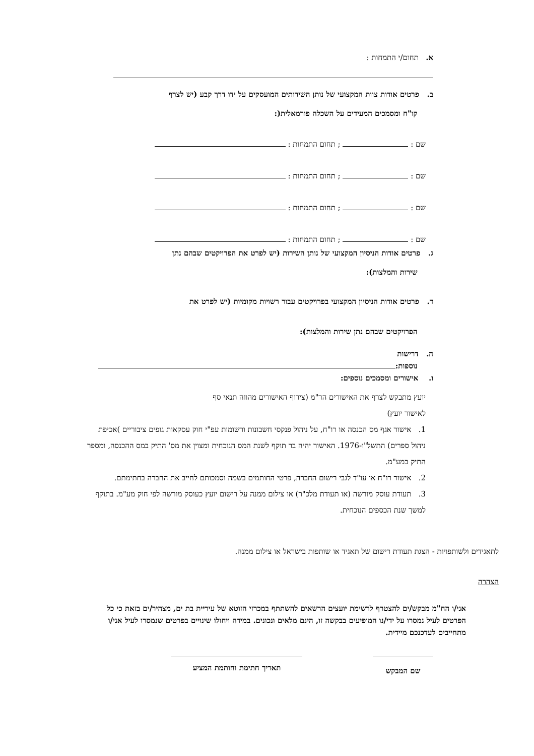א. תחום/י התמחות :
ב. פרטים אודות צוות המקצועי של נותן השירותים המועסקים על ידו דרך קבע (יש לצרף
קו"ח ומסמכים המעידים על השכלה פורמאלית(:
שם : ; תחום התמחות :
שם : ; תחום התמחות :
שם : ; תחום התמחות :
שם : ; תחום התמחות :
ג. פרטים אודות הניסיון המקצועי של נותן השירות (יש לפרט את הפרויקטים שבהם נתן
שירות והמלצות):
ד. פרטים אודות הניסיון המקצועי בפרויקטים עבור רשויות מקומיות (יש לפרט את
הפרויקטים שבהם נתן שירות והמלצות):
ה. דרישות
נוספות:
ו. אישורים ומסמכים נוספים:
יועץ מתבקש לצרף את האישורים הר"מ (צירוף האישורים מהווה תנאי סף
לאישור יועץ)
1. אישור אגף מס הכנסה או רו"ח, על ניהול פנקסי חשבונות ורשומות עפ"י חוק עסקאות גופים ציבוריים )אכיפת ניהול ספרים) התשל"ו-1976. האישור יהיה בר תוקף לשנת המס הנוכחית ומצוין את מס' התיק במס ההכנסה, ומספר התיק במע"מ.
2. אישור רו"ח או עו"ד לגבי רישום החברה, פרטי החותמים בשמה וסמכותם לחייב את החברה בחתימתם.
3. תעודת עוסק מורשה (או תעודת מלכ"ר) או צילום ממנה על רישום יועץ כעוסק מורשה לפי חוק מע"מ. בתוקף למשך שנת הכספים הנוכחית.
לתאגידים ולשותפויות - הצגת תעודת רישום של תאגיד או שותפות בישראל או צילום ממנה.
הצהרה
אני/ו הח"מ מבקש/ים להצטרף לרשימת יועצים הרשאים להשתתף במכרזי הזוטא של עיריית בת ים, מצהיר/ים בזאת כי כל הפרטים לעיל נמסרו על ידי/נו המופיעים בבקשה זו, הינם מלאים ונכונים. במידה ויחולו שינויים בפרטים שנמסרו לעיל אני/ו מתחייבים לעדכנכם מיידית.
שם המבקש
תאריך חתימת וחותמת המציע